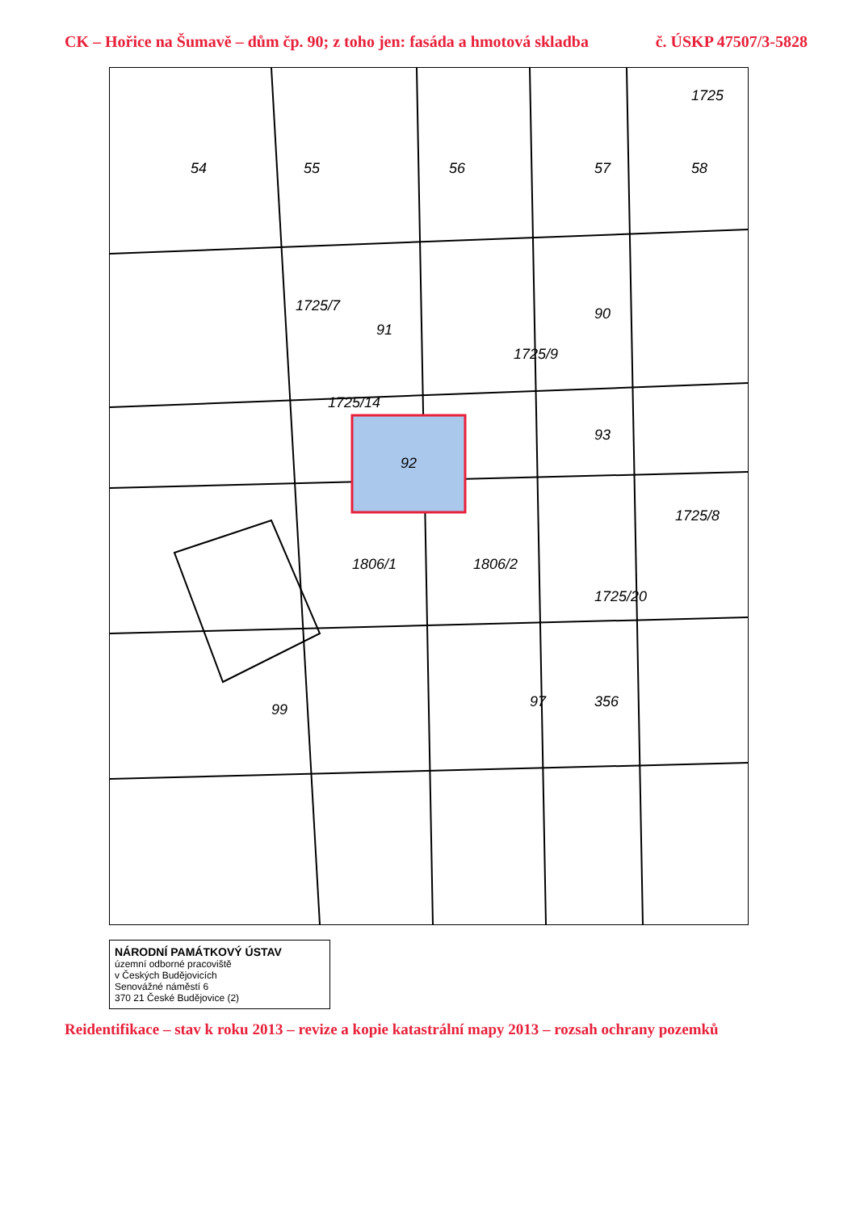CK – Hořice na Šumavě – dům čp. 90; z toho jen: fasáda a hmotová skladba č. ÚSKP 47507/3-5828
92
54
55
56
57
58
90
91
93
1806/1
1806/2
356
97
99
1725/7
1725/14
1725/9
1725/8
1725/20
1725
NÁRODNÍ PAMÁTKOVÝ ÚSTAV
územní odborné pracoviště
v Českých Budějovicích
Senovážné náměstí 6
370 21 České Budějovice (2)
Reidentifikace – stav k roku 2013 – revize a kopie katastrální mapy 2013 – rozsah ochrany pozemků